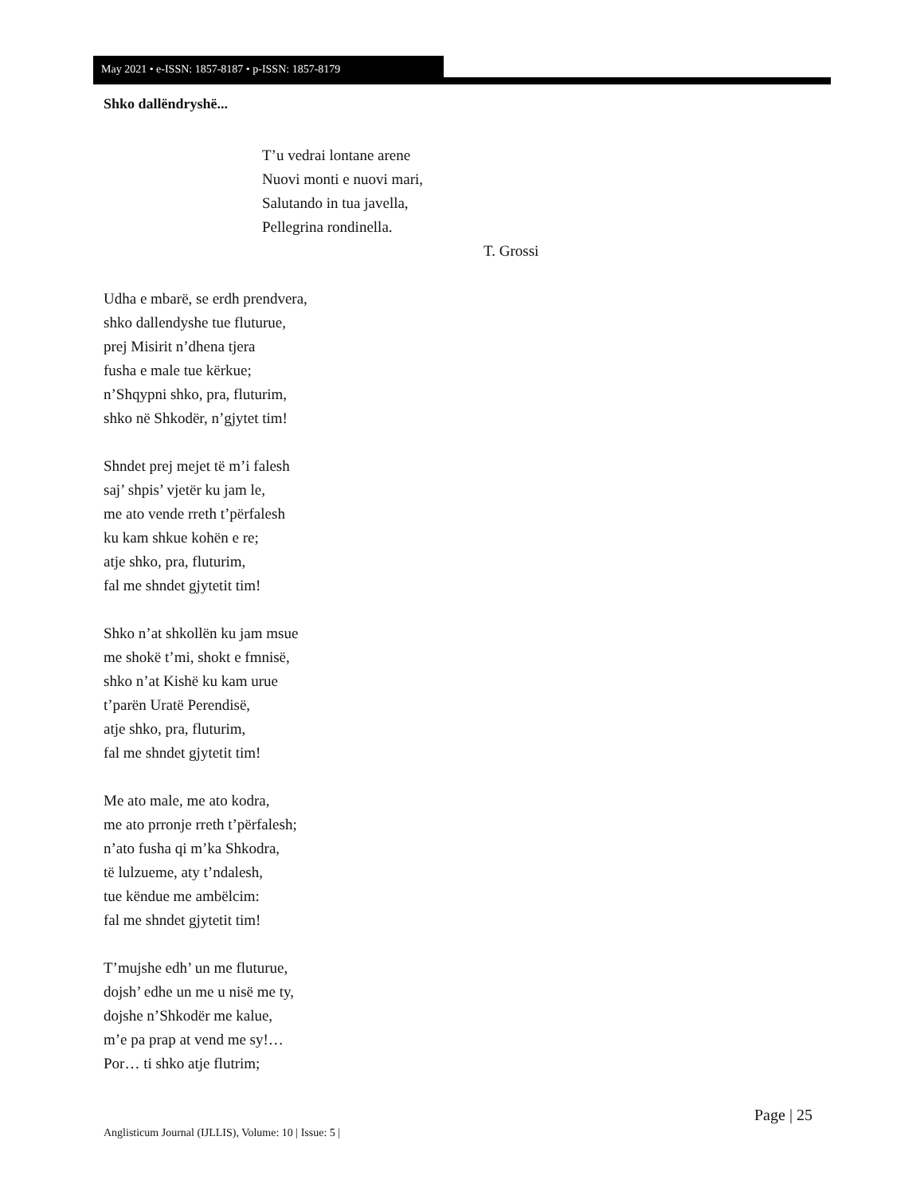May 2021 • e-ISSN: 1857-8187 • p-ISSN: 1857-8179
Shko dallëndryshë...
T’u vedrai lontane arene
Nuovi monti e nuovi mari,
Salutando in tua javella,
Pellegrina rondinella.
T. Grossi
Udha e mbarë, se erdh prendvera,
shko dallendyshe tue fluturue,
prej Misirit n’dhena tjera
fusha e male tue kërkue;
n’Shqypni shko, pra, fluturim,
shko në Shkodër, n’gjytet tim!
Shndet prej mejet të m’i falesh
saj’ shpis’ vjetër ku jam le,
me ato vende rreth t’përfalesh
ku kam shkue kohën e re;
atje shko, pra, fluturim,
fal me shndet gjytetit tim!
Shko n’at shkollën ku jam msue
me shokë t’mi, shokt e fmnisë,
shko n’at Kishë ku kam urue
t’parën Uratë Perendisë,
atje shko, pra, fluturim,
fal me shndet gjytetit tim!
Me ato male, me ato kodra,
me ato prronje rreth t’përfalesh;
n’ato fusha qi m’ka Shkodra,
të lulzueme, aty t’ndalesh,
tue këndue me ambëlcim:
fal me shndet gjytetit tim!
T’mujshe edh’ un me fluturue,
dojsh’ edhe un me u nisë me ty,
dojshe n’Shkodër me kalue,
m’e pa prap at vend me sy!…
Por… ti shko atje flutrim;
Page | 25
Anglisticum Journal (IJLLIS), Volume: 10 | Issue: 5 |